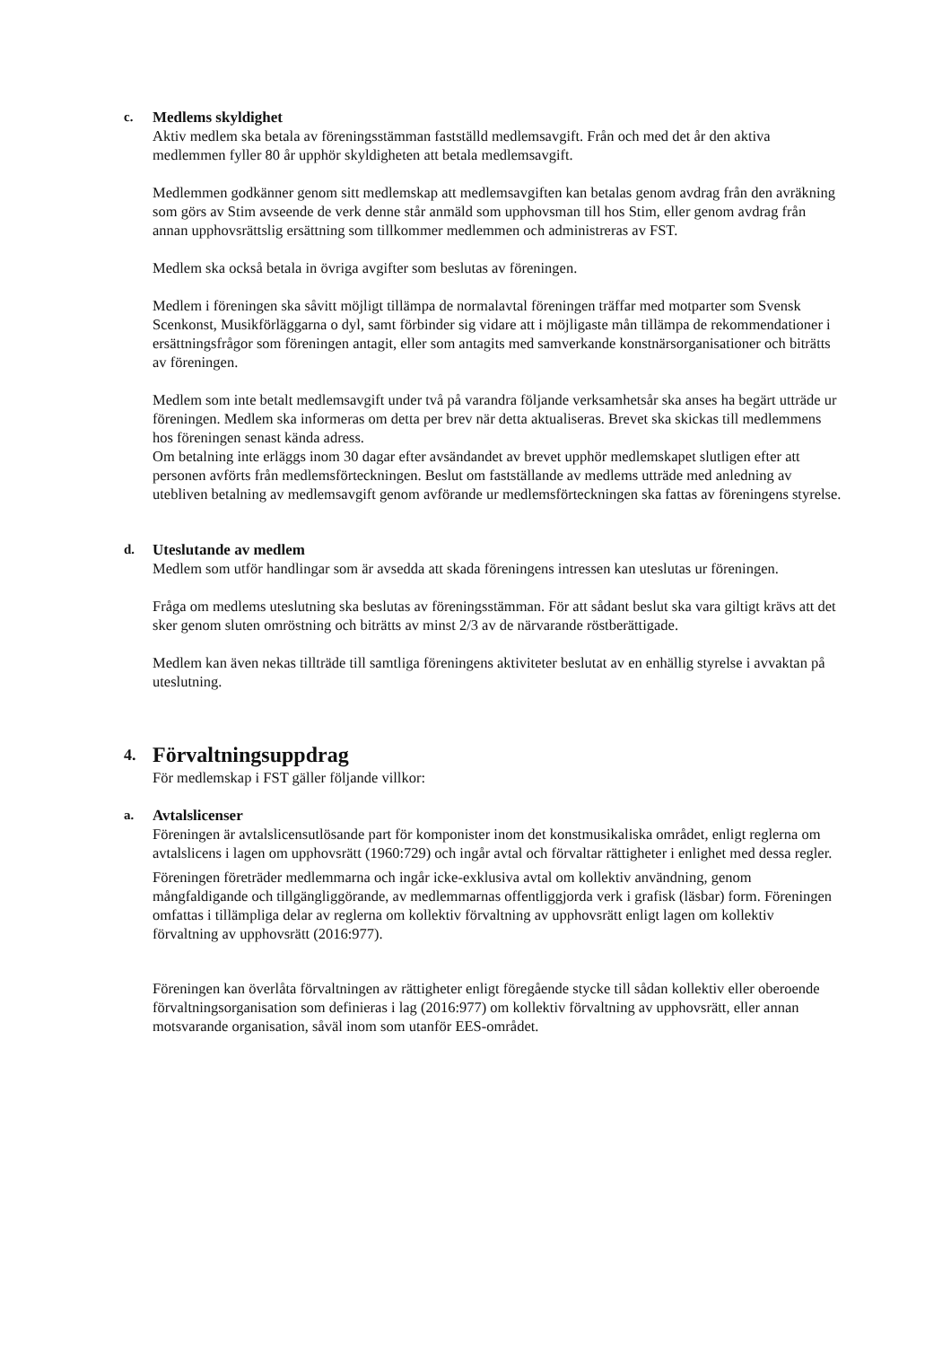c. Medlems skyldighet
Aktiv medlem ska betala av föreningsstämman fastställd medlemsavgift. Från och med det år den aktiva medlemmen fyller 80 år upphör skyldigheten att betala medlemsavgift.
Medlemmen godkänner genom sitt medlemskap att medlemsavgiften kan betalas genom avdrag från den avräkning som görs av Stim avseende de verk denne står anmäld som upphovsman till hos Stim, eller genom avdrag från annan upphovsrättslig ersättning som tillkommer medlemmen och administreras av FST.
Medlem ska också betala in övriga avgifter som beslutas av föreningen.
Medlem i föreningen ska såvitt möjligt tillämpa de normalavtal föreningen träffar med motparter som Svensk Scenkonst, Musikförläggarna o dyl, samt förbinder sig vidare att i möjligaste mån tillämpa de rekommendationer i ersättningsfrågor som föreningen antagit, eller som antagits med samverkande konstnärsorganisationer och biträtts av föreningen.
Medlem som inte betalt medlemsavgift under två på varandra följande verksamhetsår ska anses ha begärt utträde ur föreningen. Medlem ska informeras om detta per brev när detta aktualiseras. Brevet ska skickas till medlemmens hos föreningen senast kända adress.
Om betalning inte erläggs inom 30 dagar efter avsändandet av brevet upphör medlemskapet slutligen efter att personen avförts från medlemsförteckningen. Beslut om fastställande av medlems utträde med anledning av utebliven betalning av medlemsavgift genom avförande ur medlemsförteckningen ska fattas av föreningens styrelse.
d. Uteslutande av medlem
Medlem som utför handlingar som är avsedda att skada föreningens intressen kan uteslutas ur föreningen.
Fråga om medlems uteslutning ska beslutas av föreningsstämman. För att sådant beslut ska vara giltigt krävs att det sker genom sluten omröstning och biträtts av minst 2/3 av de närvarande röstberättigade.
Medlem kan även nekas tillträde till samtliga föreningens aktiviteter beslutat av en enhällig styrelse i avvaktan på uteslutning.
4. Förvaltningsuppdrag
För medlemskap i FST gäller följande villkor:
a. Avtalslicenser
Föreningen är avtalslicensutlösande part för komponister inom det konstmusikaliska området, enligt reglerna om avtalslicens i lagen om upphovsrätt (1960:729) och ingår avtal och förvaltar rättigheter i enlighet med dessa regler.
Föreningen företräder medlemmarna och ingår icke-exklusiva avtal om kollektiv användning, genom mångfaldigande och tillgängliggörande, av medlemmarnas offentliggjorda verk i grafisk (läsbar) form. Föreningen omfattas i tillämpliga delar av reglerna om kollektiv förvaltning av upphovsrätt enligt lagen om kollektiv förvaltning av upphovsrätt (2016:977).
Föreningen kan överlåta förvaltningen av rättigheter enligt föregående stycke till sådan kollektiv eller oberoende förvaltningsorganisation som definieras i lag (2016:977) om kollektiv förvaltning av upphovsrätt, eller annan motsvarande organisation, såväl inom som utanför EES-området.